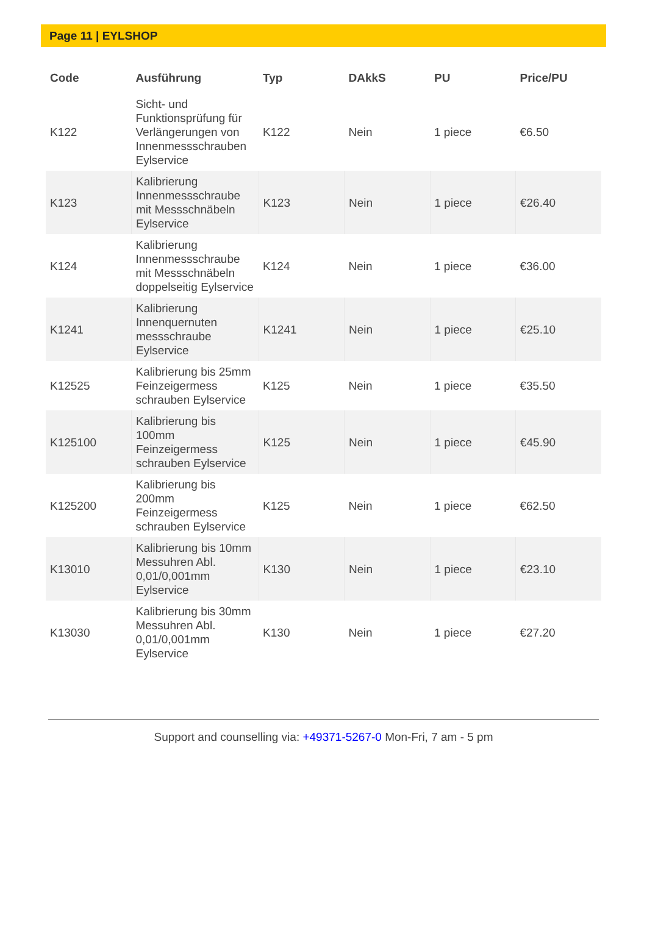Page 11 | EYLSHOP
| Code | Ausführung | Typ | DAkkS | PU | Price/PU |
| --- | --- | --- | --- | --- | --- |
| K122 | Sicht- und Funktionsprüfung für Verlängerungen von Innenmessschrauben Eylservice | K122 | Nein | 1 piece | €6.50 |
| K123 | Kalibrierung Innenmessschraube mit Messschnäbeln Eylservice | K123 | Nein | 1 piece | €26.40 |
| K124 | Kalibrierung Innenmessschraube mit Messschnäbeln doppelseitig Eylservice | K124 | Nein | 1 piece | €36.00 |
| K1241 | Kalibrierung Innenquernuten messschraube Eylservice | K1241 | Nein | 1 piece | €25.10 |
| K12525 | Kalibrierung bis 25mm Feinzeigermess schrauben Eylservice | K125 | Nein | 1 piece | €35.50 |
| K125100 | Kalibrierung bis 100mm Feinzeigermess schrauben Eylservice | K125 | Nein | 1 piece | €45.90 |
| K125200 | Kalibrierung bis 200mm Feinzeigermess schrauben Eylservice | K125 | Nein | 1 piece | €62.50 |
| K13010 | Kalibrierung bis 10mm Messuhren Abl. 0,01/0,001mm Eylservice | K130 | Nein | 1 piece | €23.10 |
| K13030 | Kalibrierung bis 30mm Messuhren Abl. 0,01/0,001mm Eylservice | K130 | Nein | 1 piece | €27.20 |
Support and counselling via: +49371-5267-0 Mon-Fri, 7 am - 5 pm